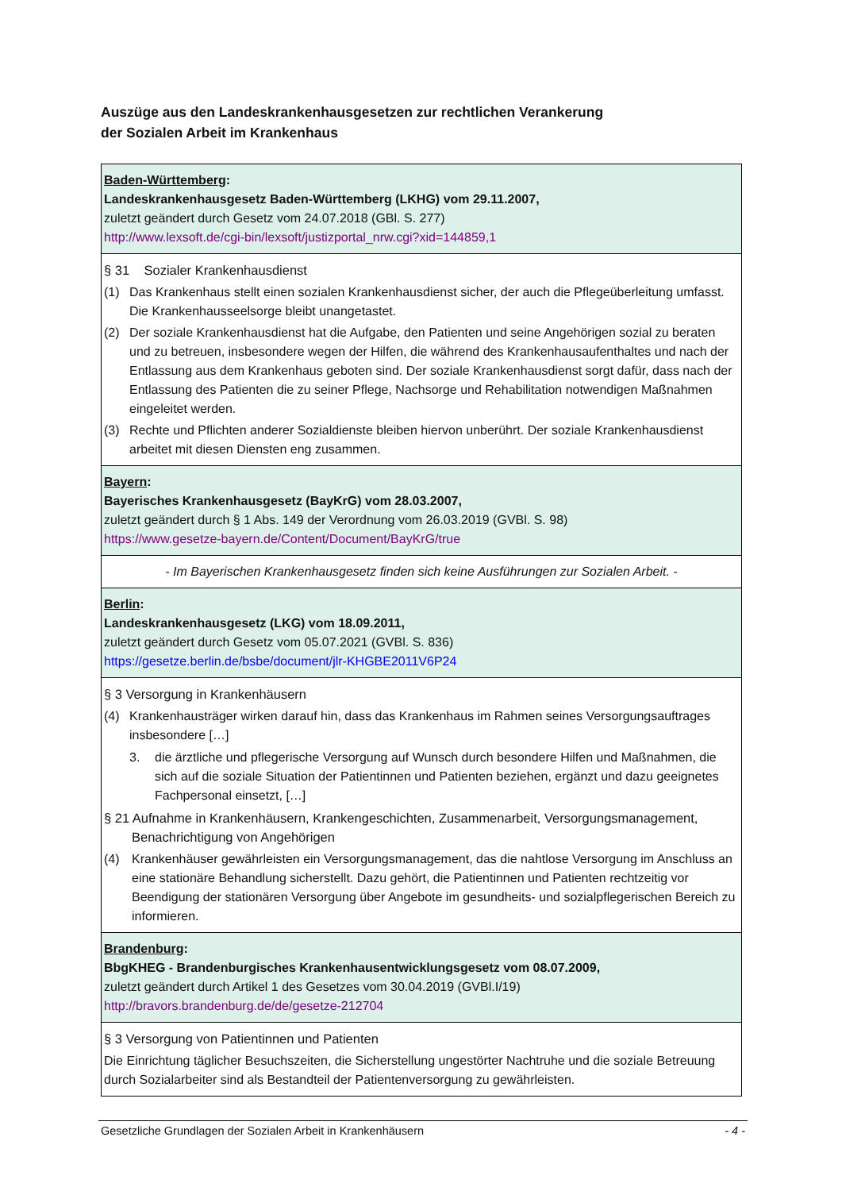Auszüge aus den Landeskrankenhausgesetzen zur rechtlichen Verankerung
der Sozialen Arbeit im Krankenhaus
| Baden-Württemberg : Landeskrankenhausgesetz Baden-Württemberg (LKHG) vom 29.11.2007, zuletzt geändert durch Gesetz vom 24.07.2018 (GBl. S. 277) http://www.lexsoft.de/cgi-bin/lexsoft/justizportal_nrw.cgi?xid=144859,1 |
| § 31 Sozialer Krankenhausdienst (1) Das Krankenhaus stellt einen sozialen Krankenhausdienst sicher, der auch die Pflegeüberleitung umfasst. Die Krankenhausseelsorge bleibt unangetastet. (2) Der soziale Krankenhausdienst hat die Aufgabe, den Patienten und seine Angehörigen sozial zu beraten und zu betreuen, insbesondere wegen der Hilfen, die während des Krankenhausaufenthaltes und nach der Entlassung aus dem Krankenhaus geboten sind. Der soziale Krankenhausdienst sorgt dafür, dass nach der Entlassung des Patienten die zu seiner Pflege, Nachsorge und Rehabilitation notwendigen Maßnahmen eingeleitet werden. (3) Rechte und Pflichten anderer Sozialdienste bleiben hiervon unberührt. Der soziale Krankenhausdienst arbeitet mit diesen Diensten eng zusammen. |
| Bayern : Bayerisches Krankenhausgesetz (BayKrG) vom 28.03.2007, zuletzt geändert durch § 1 Abs. 149 der Verordnung vom 26.03.2019 (GVBl. S. 98) https://www.gesetze-bayern.de/Content/Document/BayKrG/true |
| - Im Bayerischen Krankenhausgesetz finden sich keine Ausführungen zur Sozialen Arbeit. - |
| Berlin : Landeskrankenhausgesetz (LKG) vom 18.09.2011, zuletzt geändert durch Gesetz vom 05.07.2021 (GVBl. S. 836) https://gesetze.berlin.de/bsbe/document/jlr-KHGBE2011V6P24 |
| § 3 Versorgung in Krankenhäusern (4) Krankenhausträger wirken darauf hin, dass das Krankenhaus im Rahmen seines Versorgungsauftrages insbesondere […] 3. die ärztliche und pflegerische Versorgung auf Wunsch durch besondere Hilfen und Maßnahmen, die sich auf die soziale Situation der Patientinnen und Patienten beziehen, ergänzt und dazu geeignetes Fachpersonal einsetzt, […] § 21 Aufnahme in Krankenhäusern, Krankengeschichten, Zusammenarbeit, Versorgungsmanagement, Benachrichtigung von Angehörigen (4) Krankenhäuser gewährleisten ein Versorgungsmanagement, das die nahtlose Versorgung im Anschluss an eine stationäre Behandlung sicherstellt. Dazu gehört, die Patientinnen und Patienten rechtzeitig vor Beendigung der stationären Versorgung über Angebote im gesundheits- und sozialpflegerischen Bereich zu informieren. |
| Brandenburg : BbgKHEG - Brandenburgisches Krankenhausentwicklungsgesetz vom 08.07.2009, zuletzt geändert durch Artikel 1 des Gesetzes vom 30.04.2019 (GVBl.I/19) http://bravors.brandenburg.de/de/gesetze-212704 |
| § 3 Versorgung von Patientinnen und Patienten Die Einrichtung täglicher Besuchszeiten, die Sicherstellung ungestörter Nachtruhe und die soziale Betreuung durch Sozialarbeiter sind als Bestandteil der Patientenversorgung zu gewährleisten. |
Gesetzliche Grundlagen der Sozialen Arbeit in Krankenhäusern - 4 -